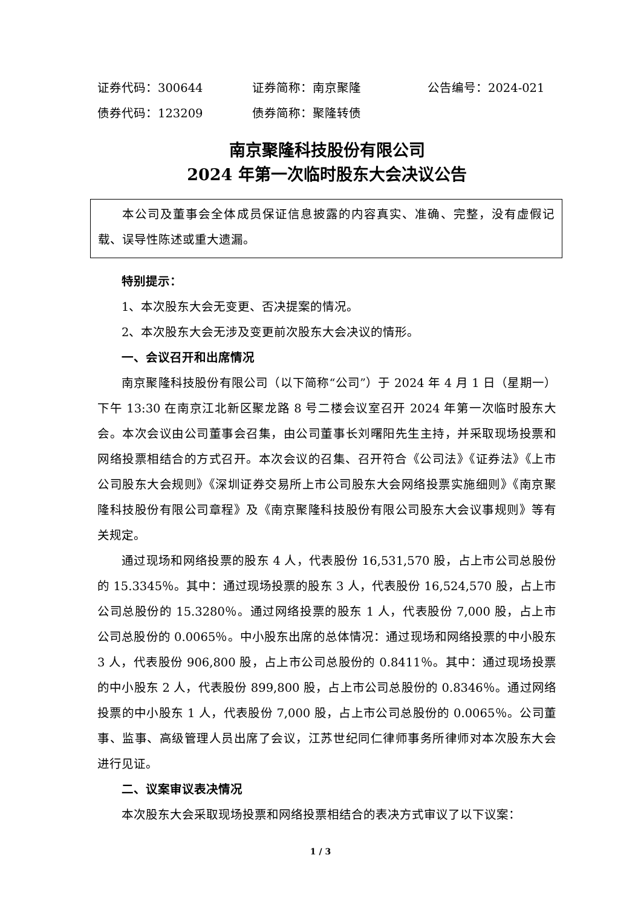证券代码：300644 证券简称：南京聚隆 公告编号：2024-021
债券代码：123209 债券简称：聚隆转债
南京聚隆科技股份有限公司
2024 年第一次临时股东大会决议公告
本公司及董事会全体成员保证信息披露的内容真实、准确、完整，没有虚假记载、误导性陈述或重大遗漏。
特别提示：
1、本次股东大会无变更、否决提案的情况。
2、本次股东大会无涉及变更前次股东大会决议的情形。
一、会议召开和出席情况
南京聚隆科技股份有限公司（以下简称“公司”）于 2024 年 4 月 1 日（星期一）下午 13:30 在南京江北新区聚龙路 8 号二楼会议室召开 2024 年第一次临时股东大会。本次会议由公司董事会召集，由公司董事长刘曙阳先生主持，并采取现场投票和网络投票相结合的方式召开。本次会议的召集、召开符合《公司法》《证券法》《上市公司股东大会规则》《深圳证券交易所上市公司股东大会网络投票实施细则》《南京聚隆科技股份有限公司章程》及《南京聚隆科技股份有限公司股东大会议事规则》等有关规定。
通过现场和网络投票的股东 4 人，代表股份 16,531,570 股，占上市公司总股份的 15.3345％。其中：通过现场投票的股东 3 人，代表股份 16,524,570 股，占上市公司总股份的 15.3280％。通过网络投票的股东 1 人，代表股份 7,000 股，占上市公司总股份的 0.0065％。中小股东出席的总体情况：通过现场和网络投票的中小股东 3 人，代表股份 906,800 股，占上市公司总股份的 0.8411％。其中：通过现场投票的中小股东 2 人，代表股份 899,800 股，占上市公司总股份的 0.8346％。通过网络投票的中小股东 1 人，代表股份 7,000 股，占上市公司总股份的 0.0065％。公司董事、监事、高级管理人员出席了会议，江苏世纪同仁律师事务所律师对本次股东大会进行见证。
二、议案审议表决情况
本次股东大会采取现场投票和网络投票相结合的表决方式审议了以下议案：
1 / 3